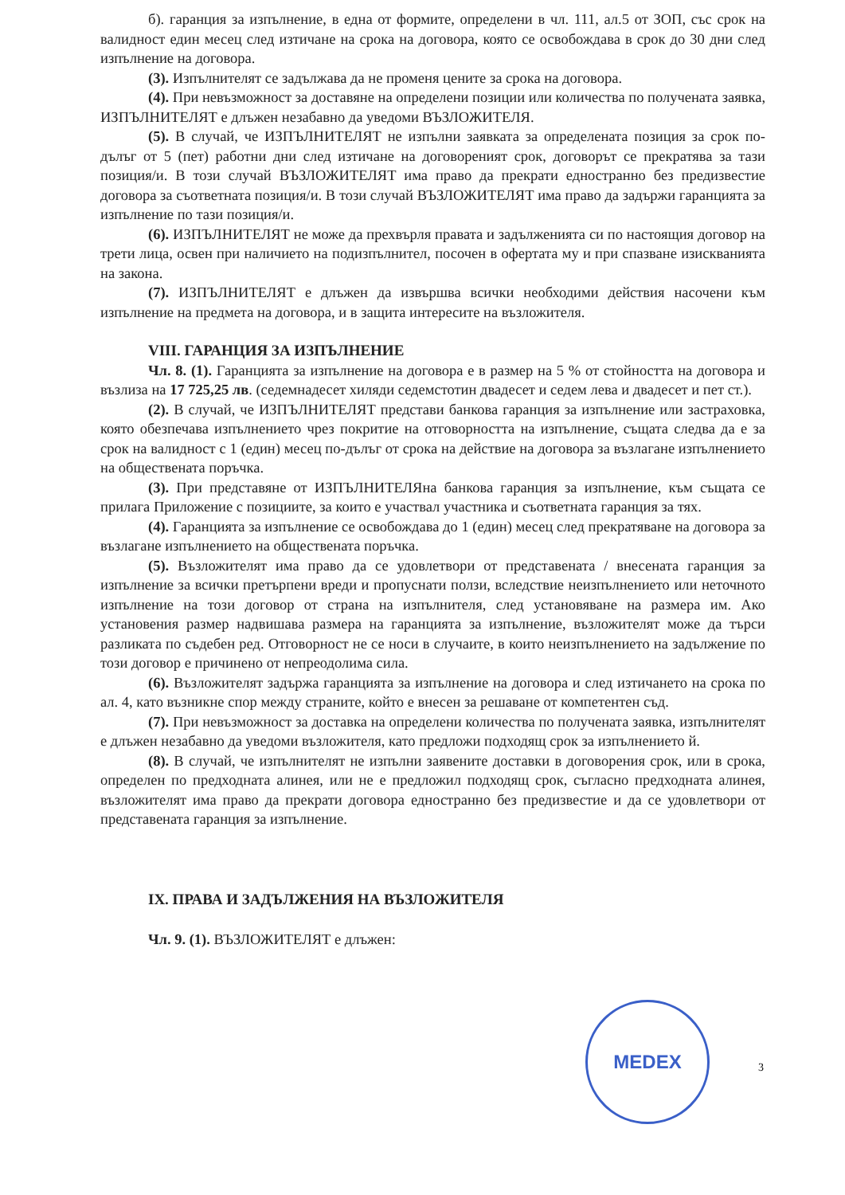б). гаранция за изпълнение, в една от формите, определени в чл. 111, ал.5 от ЗОП, със срок на валидност един месец след изтичане на срока на договора, която се освобождава в срок до 30 дни след изпълнение на договора.
(3). Изпълнителят се задължава да не променя цените за срока на договора.
(4). При невъзможност за доставяне на определени позиции или количества по получената заявка, ИЗПЪЛНИТЕЛЯТ е длъжен незабавно да уведоми ВЪЗЛОЖИТЕЛЯ.
(5). В случай, че ИЗПЪЛНИТЕЛЯТ не изпълни заявката за определената позиция за срок по-дълъг от 5 (пет) работни дни след изтичане на договореният срок, договорът се прекратява за тази позиция/и. В този случай ВЪЗЛОЖИТЕЛЯТ има право да прекрати едностранно без предизвестие договора за съответната позиция/и. В този случай ВЪЗЛОЖИТЕЛЯТ има право да задържи гаранцията за изпълнение по тази позиция/и.
(6). ИЗПЪЛНИТЕЛЯТ не може да прехвърля правата и задълженията си по настоящия договор на трети лица, освен при наличието на подизпълнител, посочен в офертата му и при спазване изискванията на закона.
(7). ИЗПЪЛНИТЕЛЯТ е длъжен да извършва всички необходими действия насочени към изпълнение на предмета на договора, и в защита интересите на възложителя.
VIII. ГАРАНЦИЯ ЗА ИЗПЪЛНЕНИЕ
Чл. 8. (1). Гаранцията за изпълнение на договора е в размер на 5 % от стойността на договора и възлиза на 17 725,25 лв. (седемнадесет хиляди седемстотин двадесет и седем лева и двадесет и пет ст.).
(2). В случай, че ИЗПЪЛНИТЕЛЯТ представи банкова гаранция за изпълнение или застраховка, която обезпечава изпълнението чрез покритие на отговорността на изпълнение, същата следва да е за срок на валидност с 1 (един) месец по-дълъг от срока на действие на договора за възлагане изпълнението на обществената поръчка.
(3). При представяне от ИЗПЪЛНИТЕЛЯна банкова гаранция за изпълнение, към същата се прилага Приложение с позициите, за които е участвал участника и съответната гаранция за тях.
(4). Гаранцията за изпълнение се освобождава до 1 (един) месец след прекратяване на договора за възлагане изпълнението на обществената поръчка.
(5). Възложителят има право да се удовлетвори от представената / внесената гаранция за изпълнение за всички претърпени вреди и пропуснати ползи, вследствие неизпълнението или неточното изпълнение на този договор от страна на изпълнителя, след установяване на размера им. Ако установения размер надвишава размера на гаранцията за изпълнение, възложителят може да търси разликата по съдебен ред. Отговорност не се носи в случаите, в които неизпълнението на задължение по този договор е причинено от непреодолима сила.
(6). Възложителят задържа гаранцията за изпълнение на договора и след изтичането на срока по ал. 4, като възникне спор между страните, който е внесен за решаване от компетентен съд.
(7). При невъзможност за доставка на определени количества по получената заявка, изпълнителят е длъжен незабавно да уведоми възложителя, като предложи подходящ срок за изпълнението й.
(8). В случай, че изпълнителят не изпълни заявените доставки в договорения срок, или в срока, определен по предходната алинея, или не е предложил подходящ срок, съгласно предходната алинея, възложителят има право да прекрати договора едностранно без предизвестие и да се удовлетвори от представената гаранция за изпълнение.
IX. ПРАВА И ЗАДЪЛЖЕНИЯ НА ВЪЗЛОЖИТЕЛЯ
Чл. 9. (1). ВЪЗЛОЖИТЕЛЯТ е длъжен:
MEDEX
3